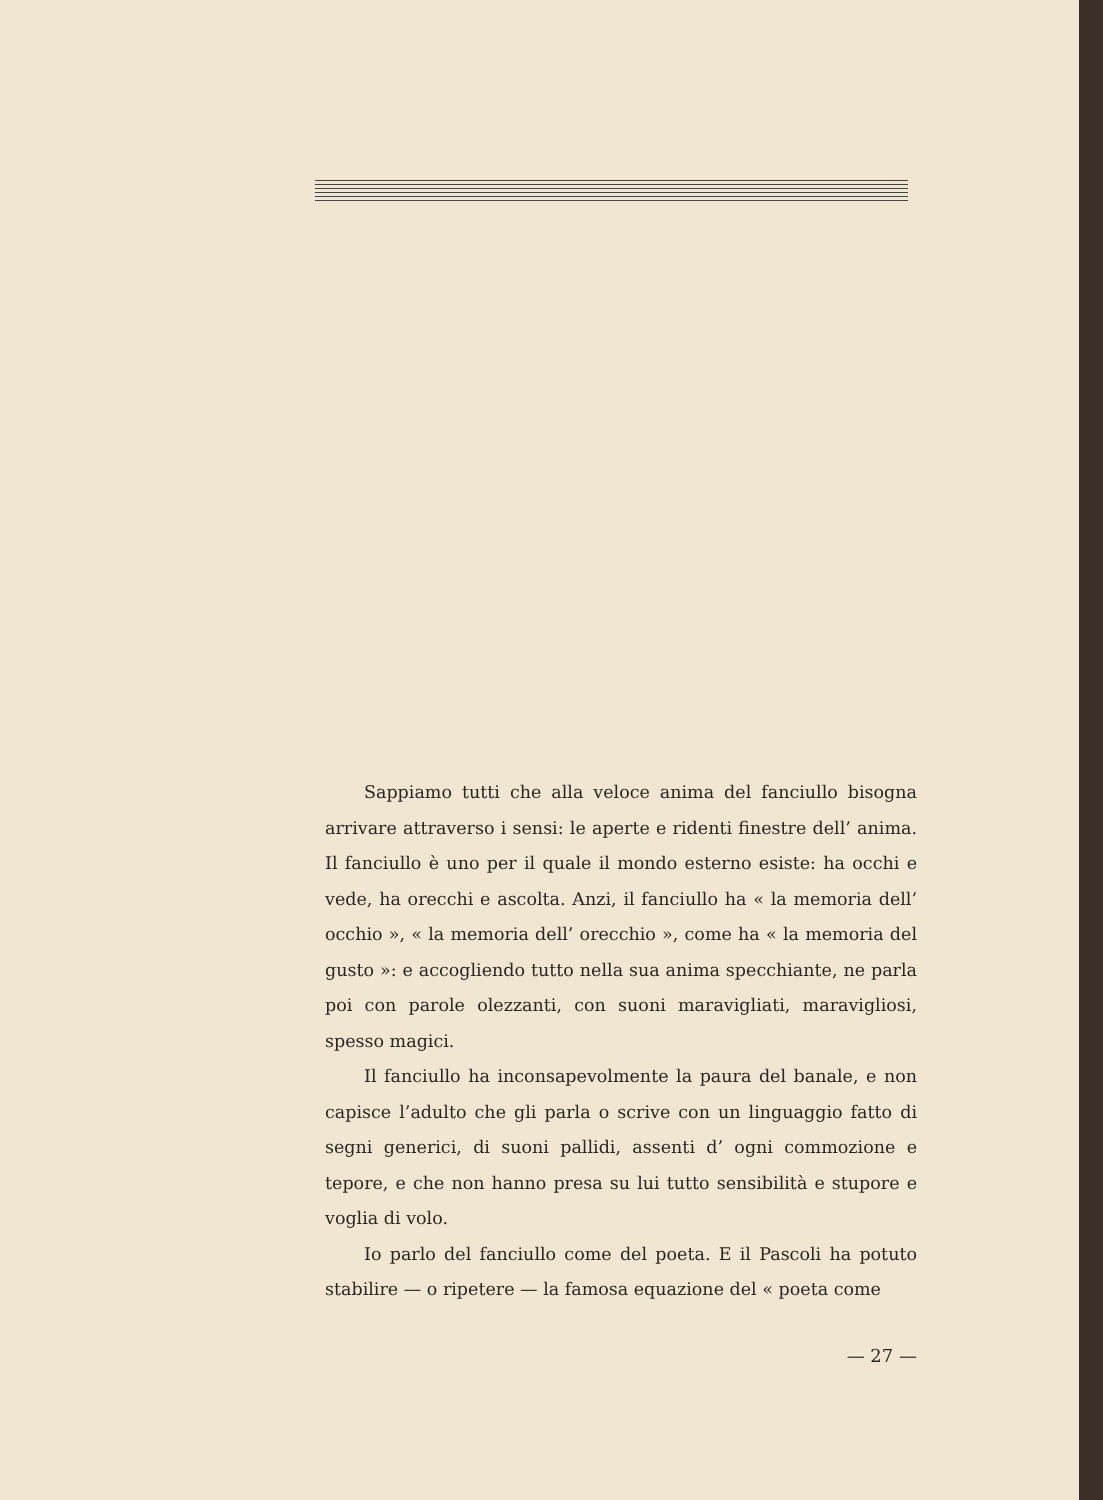Sappiamo tutti che alla veloce anima del fanciullo bisogna arrivare attraverso i sensi: le aperte e ridenti finestre dell’ anima. Il fanciullo è uno per il quale il mondo esterno esiste: ha occhi e vede, ha orecchi e ascolta. Anzi, il fanciullo ha « la memoria dell’ occhio », « la memoria dell’ orecchio », come ha « la memoria del gusto »: e accogliendo tutto nella sua anima specchiante, ne parla poi con parole olezzanti, con suoni maravigliati, maravigliosi, spesso magici.
Il fanciullo ha inconsapevolmente la paura del banale, e non capisce l’adulto che gli parla o scrive con un linguaggio fatto di segni generici, di suoni pallidi, assenti d’ ogni commozione e tepore, e che non hanno presa su lui tutto sensibilità e stupore e voglia di volo.
Io parlo del fanciullo come del poeta. E il Pascoli ha potuto stabilire — o ripetere — la famosa equazione del « poeta come
— 27 —